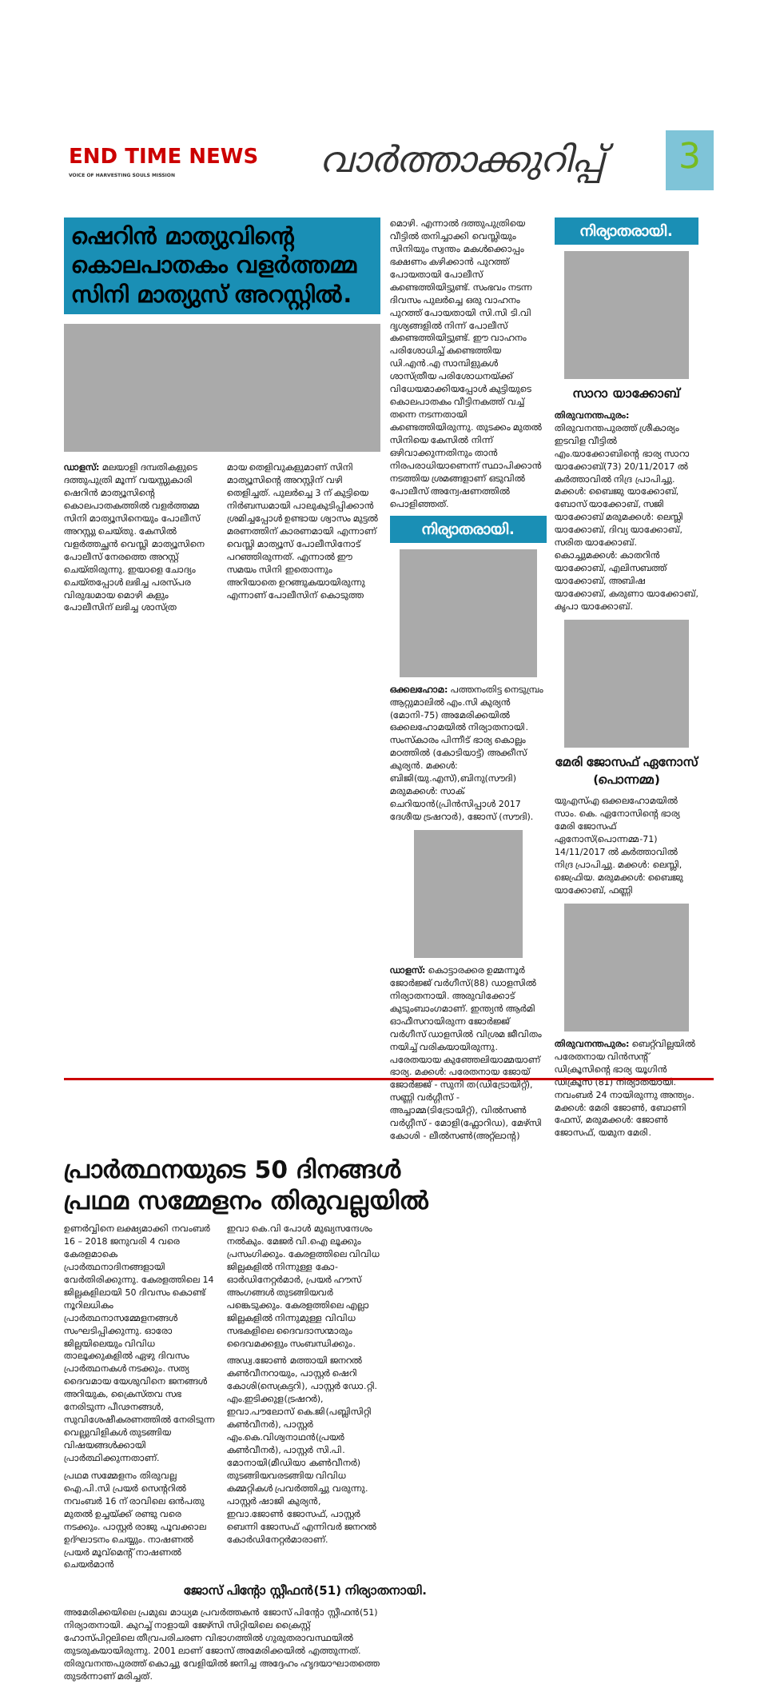END TIME NEWS
VOICE OF HARVESTING SOULS MISSION
വാർത്താക്കുറിപ്പ്
3
ഷെറിൻ മാത്യുവിന്റെ കൊലപാതകം വളർത്തമ്മ സിനി മാത്യുസ് അറസ്റ്റിൽ.
ഡാളസ്: മലയാളി ദമ്പതികളുടെ ദത്തുപുത്രി മൂന്ന് വയസ്സുകാരി ഷെറിൻ മാത്യൂസിന്റെ കൊലപാതകത്തിൽ വളർത്തമ്മ സിനി മാത്യൂസിനെയും പോലീസ് അറസ്റ്റു ചെയ്തു. കേസിൽ വളർത്തച്ഛൻ വെസ്ലി മാത്യൂസിനെ പോലീസ് നേരത്തെ അറസ്റ്റ് ചെയ്തിരുന്നു. ഇയാളെ ചോദ്യം ചെയ്തപ്പോൾ ലഭിച്ച പരസ്പര വിരുദ്ധമായ മൊഴി കളും പോലീസിന് ലഭിച്ച ശാസ്ത്ര
മായ തെളിവുകളുമാണ് സിനി മാത്യൂസിന്റെ അറസ്റ്റിന് വഴി തെളിച്ചത്. പുലർച്ചെ 3 ന് കുട്ടിയെ നിർബന്ധമായി പാലുകുടിപ്പിക്കാൻ ശ്രമിച്ചപ്പോൾ ഉണ്ടായ ശ്വാസം മുട്ടൽ മരണത്തിന് കാരണമായി എന്നാണ് വെസ്ലി മാത്യൂസ് പോലീസിനോട് പറഞ്ഞിരുന്നത്. എന്നാൽ ഈ സമയം സിനി ഇതൊന്നും അറിയാതെ ഉറങ്ങുകയായിരുന്നു എന്നാണ് പോലീസിന് കൊടുത്ത
മൊഴി. എന്നാൽ ദത്തുപുത്രിയെ വീട്ടിൽ തനിച്ചാക്കി വെസ്ലിയും സിനിയും സ്വന്തം മകൾക്കൊപ്പം ഭക്ഷണം കഴിക്കാൻ പുറത്ത് പോയതായി പോലീസ് കണ്ടെത്തിയിട്ടുണ്ട്. സംഭവം നടന്ന ദിവസം പുലർച്ചെ ഒരു വാഹനം പുറത്ത് പോയതായി സി.സി ടി.വി ദൃശ്യങ്ങളിൽ നിന്ന് പോലീസ് കണ്ടെത്തിയിട്ടുണ്ട്. ഈ വാഹനം പരിശോധിച്ച് കണ്ടെത്തിയ ഡി.എൻ.എ സാമ്പിളുകൾ ശാസ്ത്രീയ പരിശോധനയ്ക്ക് വിധേയമാക്കിയപ്പോൾ കുട്ടിയുടെ കൊലപാതകം വീട്ടിനകത്ത് വച്ച് തന്നെ നടന്നതായി കണ്ടെത്തിയിരുന്നു. തുടക്കം മുതൽ സിനിയെ കേസിൽ നിന്ന് ഒഴിവാക്കുന്നതിനും താൻ നിരപരാധിയാണെന്ന് സ്ഥാപിക്കാൻ നടത്തിയ ശ്രമങ്ങളാണ് ഒടുവിൽ പോലീസ് അന്വേഷണത്തിൽ പൊളിഞ്ഞത്.
നിര്യാതരായി.
ഒക്കലഹോമ: പത്തനംതിട്ട നെടുമ്പ്രം ആറ്റുമാലിൽ എം.സി കുര്യൻ (മോനി-75) അമേരിക്കയിൽ ഒക്കലഹോമയിൽ നിര്യാതനായി. സംസ്കാരം പിന്നീട് ഭാര്യ കൊല്ലം മഠത്തിൽ (കോടിയാട്ട്) അ‌ക്കീസ് കുര്യൻ. മക്കൾ: ബിജി(യു.എസ്),ബിനു(സൗദി) മരുമക്കൾ: സാക് ചെറിയാൻ(പ്രിൻസിപ്പാൾ 2017 ദേശീയ ട്രഷറാർ), ജോസ് (സൗദി).
ഡാളസ്: കൊട്ടാരക്കര ഉമ്മന്നൂർ ജോർജ്ജ് വർഗീസ്(88) ഡാളസിൽ നിര്യാതനായി. അരുവിക്കോട് കുടുംബാംഗമാണ്. ഇന്ത്യൻ ആർമി ഓഫീസറായിരുന്ന ജോർജ്ജ് വർഗീസ് ഡാളസിൽ വിശ്രമ ജീവിതം നയിച്ച് വരികയായിരുന്നു. പരേതയായ കുഞ്ഞേലിയാമ്മയാണ് ഭാര്യ. മക്കൾ: പരേതനായ ജോയ് ജോർജ്ജ് - സുനി ത(ഡിട്രോയിറ്റ്), സണ്ണി വർഗ്ഗീസ് - അച്ചാമ്മ(ടിട്രോയിറ്റ്), വിൽസൺ വർഗ്ഗീസ് - മോളി(ഫ്ലോറിഡ), മേഴ്സി കോശി - ലീൽസൺ(അറ്റ്ലാന്റ)
പ്രാർത്ഥനയുടെ 50 ദിനങ്ങൾ
പ്രഥമ സമ്മേളനം തിരുവല്ലയിൽ
ഉണർവ്വിനെ ലക്ഷ്യമാക്കി നവംബർ 16 – 2018 ജനുവരി 4 വരെ കേരളമാകെ പ്രാർത്ഥനാദിനങ്ങളായി വേർതിരിക്കുന്നു. കേരളത്തിലെ 14 ജില്ലകളിലായി 50 ദിവസം കൊണ്ട് നൂറിലധികം പ്രാർത്ഥനാസമ്മേളനങ്ങൾ സംഘടിപ്പിക്കുന്നു. ഓരോ ജില്ലയിലെയും വിവിധ താലൂക്കുകളിൽ ഏഴു ദിവസം പ്രാർത്ഥനകൾ നടക്കും. സത്യ ദൈവമായ യേശുവിനെ ജനങ്ങൾ അറിയുക, ക്രൈസ്തവ സഭ നേരിടുന്ന പീഢനങ്ങൾ, സുവിശേഷീകരണത്തിൽ നേരിടുന്ന വെല്ലുവിളികൾ തുടങ്ങിയ വിഷയങ്ങൾക്കായി പ്രാർത്ഥിക്കുന്നതാണ്.
പ്രഥമ സമ്മേളനം തിരുവല്ല ഐ.പി.സി പ്രയർ സെന്ററിൽ നവംബർ 16 ന് രാവിലെ ഒൻപതു മുതൽ ഉച്ചയ്ക്ക് രണ്ടു വരെ നടക്കും. പാസ്റ്റർ രാജു പൂവക്കാല ഉദ്ഘാടനം ചെയ്യും. നാഷണൽ പ്രയർ മൂവ്മെന്റ് നാഷണൽ ചെയർമാൻ
ഇവാ കെ.വി പോൾ മുഖ്യസന്ദേശം നൽകും. മേജർ വി.ഐ ലൂക്കും പ്രസംഗിക്കും. കേരളത്തിലെ വിവിധ ജില്ലകളിൽ നിന്നുള്ള കോ-ഓർഡിനേറ്റർമാർ, പ്രയർ ഹൗസ് അംഗങ്ങൾ തുടങ്ങിയവർ പങ്കെടുക്കും. കേരളത്തിലെ എല്ലാ ജില്ലകളിൽ നിന്നുമുള്ള വിവിധ സഭകളിലെ ദൈവദാസന്മാരും ദൈവമക്കളും സംബന്ധിക്കും.
അഡ്വ.ജോൺ മത്തായി ജനറൽ കൺവീനറായും, പാസ്റ്റർ ഷെറി കോശി(സെക്രട്ടറി), പാസ്റ്റർ ഡോ.റ്റി. എം.ഇടിക്കുള(ട്രഷറർ), ഇവാ.പൗലോസ് കെ.ജി(പബ്ലിസിറ്റി കൺവീനർ), പാസ്റ്റർ എം.കെ.വിശ്വനാഥൻ(പ്രയർ കൺവീനർ), പാസ്റ്റർ സി.പി. മോനായി(മീഡിയാ കൺവീനർ) തുടങ്ങിയവരടങ്ങിയ വിവിധ കമ്മറ്റികൾ പ്രവർത്തിച്ചു വരുന്നു. പാസ്റ്റർ ഷാജി കുര്യൻ, ഇവാ.ജോൺ ജോസഫ്, പാസ്റ്റർ ബെന്നി ജോസഫ് എന്നിവർ ജനറൽ കോർഡിനേറ്റർമാരാണ്.
ജോസ് പിന്റോ സ്റ്റീഫൻ(51) നിര്യാതനായി.
അമേരിക്കയിലെ പ്രമുഖ മാധ്യമ പ്രവർത്തകൻ ജോസ് പിന്റോ സ്റ്റീഫൻ(51) നിര്യാതനായി. കുറച്ച് നാളായി ജേഴ്സി സിറ്റിയിലെ ക്രൈസ്റ്റ് ഹോസ്പിറ്റലിലെ തീവ്രപരിചരണ വിഭാഗത്തിൽ ഗുരുതരാവസ്ഥയിൽ തുടരുകയായിരുന്നു. 2001 ലാണ് ജോസ് അമേരിക്കയിൽ എത്തുന്നത്. തിരുവനന്തപുരത്ത് കൊച്ചു വേളിയിൽ ജനിച്ച അദ്ദേഹം ഹൃദയാഘാതത്തെ തുടർന്നാണ് മരിച്ചത്.
നിര്യാതരായി.
സാറാ യാക്കോബ്
തിരുവനന്തപുരം: തിരുവനന്തപുരത്ത് ശ്രീകാര്യം ഇടവിള വീട്ടിൽ എം.യാക്കോബിന്റെ ഭാര്യ സാറാ യാക്കോബ്(73) 20/11/2017 ൽ കർത്താവിൽ നിദ്ര പ്രാപിച്ചു. മക്കൾ: ബൈജു യാക്കോബ്, ബോസ് യാക്കോബ്, സജി യാക്കോബ് മരുമക്കൾ: ലെസ്ലി യാക്കോബ്, ദിവ്യ യാക്കോബ്, സരിത യാക്കോബ്. കൊച്ചുമക്കൾ: കാതറിൻ യാക്കോബ്, എലിസബത്ത് യാക്കോബ്, അബിഷ യാക്കോബ്, കരുണാ യാക്കോബ്, കൃപാ യാക്കോബ്.
മേരി ജോസഫ് ഏനോസ് (പൊന്നമ്മ)
യുഎസ്എ ഒക്കലഹോമയിൽ സാം. കെ. ഏനോസിന്റെ ഭാര്യ മേരി ജോസഫ് ഏനോസ്(പൊന്നമ്മ-71) 14/11/2017 ൽ കർത്താവിൽ നിദ്ര പ്രാപിച്ചു. മക്കൾ: ലെസ്ലി, ജെഫ്രിയ. മരുമക്കൾ: ബൈജു യാക്കോബ്, ഫണ്ണി
തിരുവനന്തപുരം: ബെറ്റ്‌വില്ലയിൽ പരേതനായ വിൻസന്റ് ഡിക്രൂസിന്റെ ഭാര്യ യൂഗിൻ ഡിക്രൂസ് (81) നിര്യാതയായി. നവംബർ 24 നായിരുന്നു അന്ത്യം. മക്കൾ: മേരി ജോൺ, ബോണി ഫേസ്, മരുമക്കൾ: ജോൺ ജോസഫ്, യമുന മേരി.